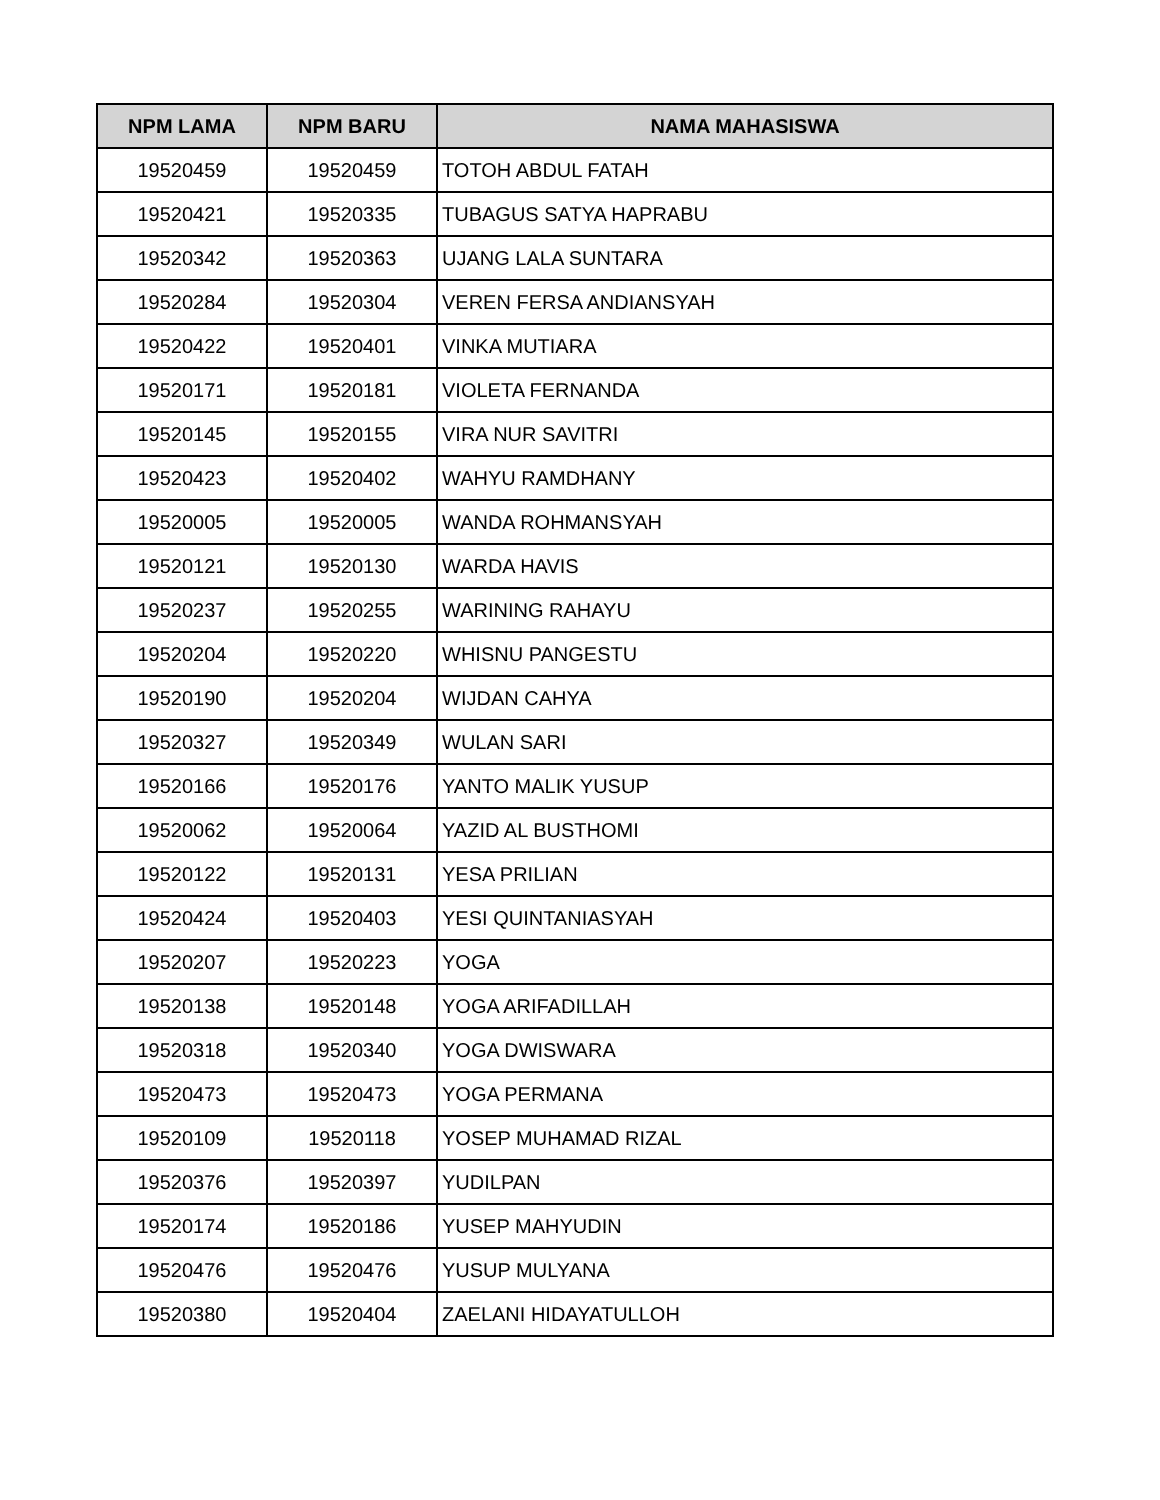| NPM LAMA | NPM BARU | NAMA MAHASISWA |
| --- | --- | --- |
| 19520459 | 19520459 | TOTOH ABDUL FATAH |
| 19520421 | 19520335 | TUBAGUS SATYA HAPRABU |
| 19520342 | 19520363 | UJANG LALA SUNTARA |
| 19520284 | 19520304 | VEREN FERSA ANDIANSYAH |
| 19520422 | 19520401 | VINKA MUTIARA |
| 19520171 | 19520181 | VIOLETA FERNANDA |
| 19520145 | 19520155 | VIRA NUR SAVITRI |
| 19520423 | 19520402 | WAHYU RAMDHANY |
| 19520005 | 19520005 | WANDA ROHMANSYAH |
| 19520121 | 19520130 | WARDA HAVIS |
| 19520237 | 19520255 | WARINING RAHAYU |
| 19520204 | 19520220 | WHISNU PANGESTU |
| 19520190 | 19520204 | WIJDAN CAHYA |
| 19520327 | 19520349 | WULAN SARI |
| 19520166 | 19520176 | YANTO MALIK YUSUP |
| 19520062 | 19520064 | YAZID AL BUSTHOMI |
| 19520122 | 19520131 | YESA PRILIAN |
| 19520424 | 19520403 | YESI QUINTANIASYAH |
| 19520207 | 19520223 | YOGA |
| 19520138 | 19520148 | YOGA ARIFADILLAH |
| 19520318 | 19520340 | YOGA DWISWARA |
| 19520473 | 19520473 | YOGA PERMANA |
| 19520109 | 19520118 | YOSEP MUHAMAD RIZAL |
| 19520376 | 19520397 | YUDILPAN |
| 19520174 | 19520186 | YUSEP MAHYUDIN |
| 19520476 | 19520476 | YUSUP MULYANA |
| 19520380 | 19520404 | ZAELANI HIDAYATULLOH |